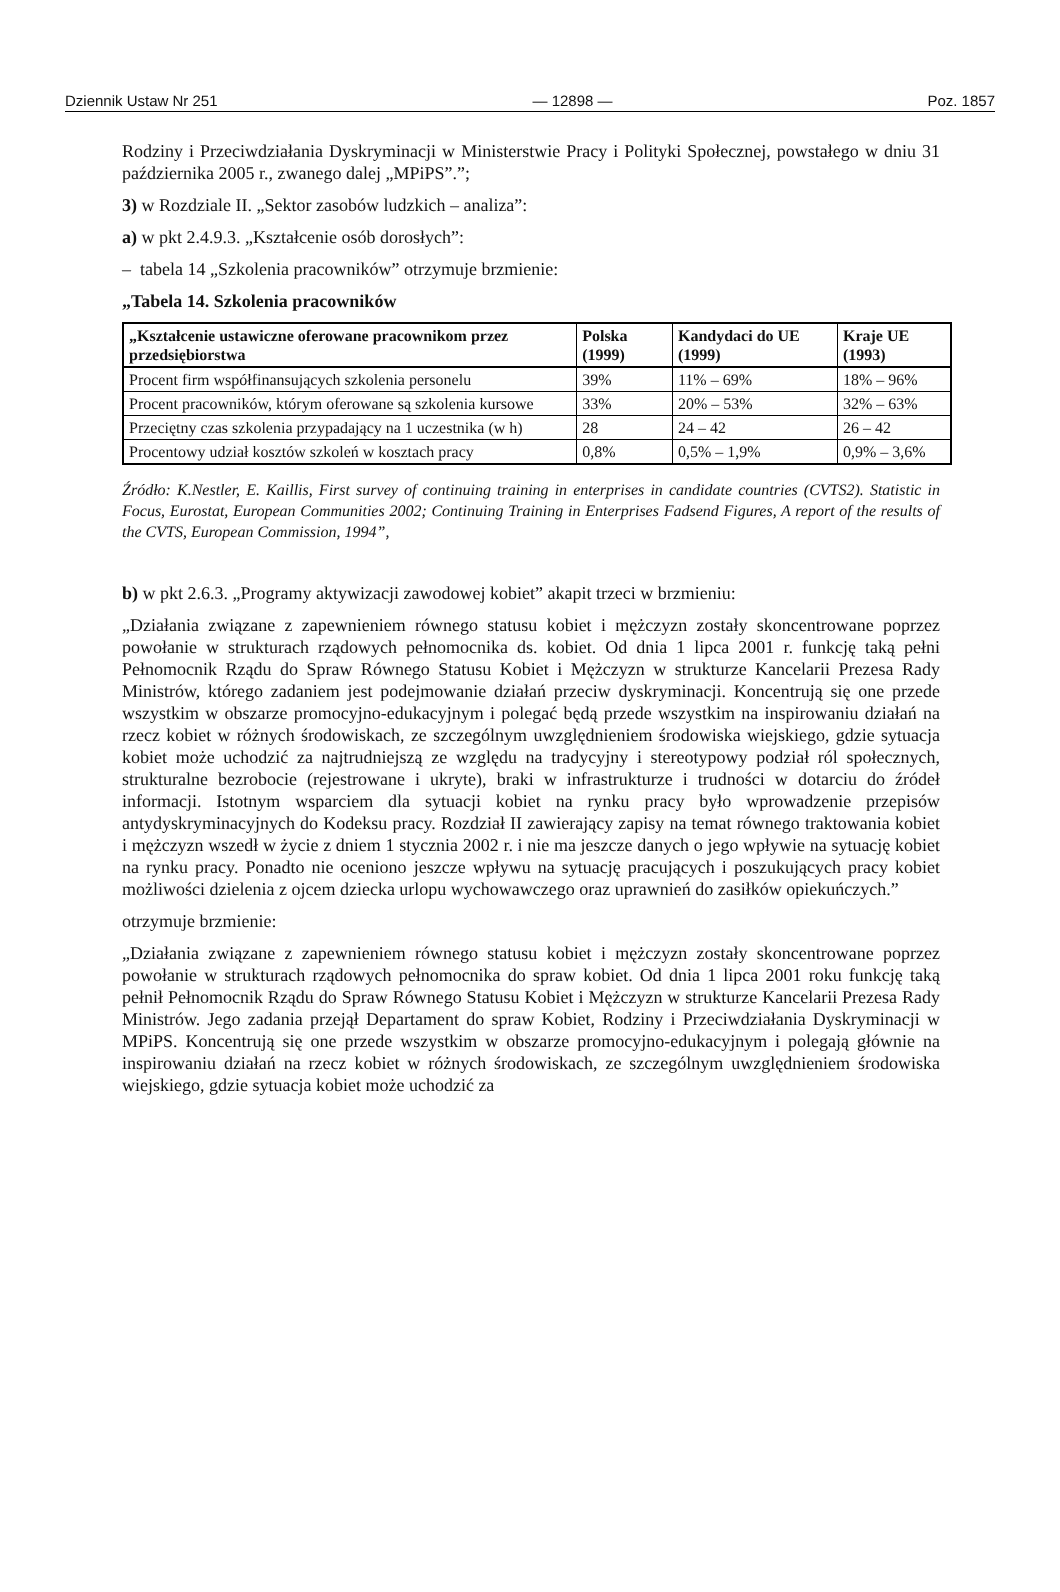Dziennik Ustaw Nr 251 — 12898 — Poz. 1857
Rodziny i Przeciwdziałania Dyskryminacji w Ministerstwie Pracy i Polityki Społecznej, powstałego w dniu 31 października 2005 r., zwanego dalej „MPiPS”.”;
3) w Rozdziale II. „Sektor zasobów ludzkich – analiza”:
a) w pkt 2.4.9.3. „Kształcenie osób dorosłych”:
– tabela 14 „Szkolenia pracowników” otrzymuje brzmienie:
„Tabela 14. Szkolenia pracowników
| „Kształcenie ustawiczne oferowane pracownikom przez przedsiębiorstwa | Polska (1999) | Kandydaci do UE (1999) | Kraje UE (1993) |
| --- | --- | --- | --- |
| Procent firm współfinansujących szkolenia personelu | 39% | 11% – 69% | 18% – 96% |
| Procent pracowników, którym oferowane są szkolenia kursowe | 33% | 20% – 53% | 32% – 63% |
| Przeciętny czas szkolenia przypadający na 1 uczestnika (w h) | 28 | 24 – 42 | 26 – 42 |
| Procentowy udział kosztów szkoleń w kosztach pracy | 0,8% | 0,5% – 1,9% | 0,9% – 3,6% |
Źródło: K.Nestler, E. Kaillis, First survey of continuing training in enterprises in candidate countries (CVTS2). Statistic in Focus, Eurostat, European Communities 2002; Continuing Training in Enterprises Fadsend Figures, A report of the results of the CVTS, European Commission, 1994”,
b) w pkt 2.6.3. „Programy aktywizacji zawodowej kobiet” akapit trzeci w brzmieniu:
„Działania związane z zapewnieniem równego statusu kobiet i mężczyzn zostały skoncentrowane poprzez powołanie w strukturach rządowych pełnomocnika ds. kobiet. Od dnia 1 lipca 2001 r. funkcję taką pełni Pełnomocnik Rządu do Spraw Równego Statusu Kobiet i Mężczyzn w strukturze Kancelarii Prezesa Rady Ministrów, którego zadaniem jest podejmowanie działań przeciw dyskryminacji. Koncentrują się one przede wszystkim w obszarze promocyjno-edukacyjnym i polegać będą przede wszystkim na inspirowaniu działań na rzecz kobiet w różnych środowiskach, ze szczególnym uwzględnieniem środowiska wiejskiego, gdzie sytuacja kobiet może uchodzić za najtrudniejszą ze względu na tradycyjny i stereotypowy podział ról społecznych, strukturalne bezrobocie (rejestrowane i ukryte), braki w infrastrukturze i trudności w dotarciu do źródeł informacji. Istotnym wsparciem dla sytuacji kobiet na rynku pracy było wprowadzenie przepisów antydyskryminacyjnych do Kodeksu pracy. Rozdział II zawierający zapisy na temat równego traktowania kobiet i mężczyzn wszedł w życie z dniem 1 stycznia 2002 r. i nie ma jeszcze danych o jego wpływie na sytuację kobiet na rynku pracy. Ponadto nie oceniono jeszcze wpływu na sytuację pracujących i poszukujących pracy kobiet możliwości dzielenia z ojcem dziecka urlopu wychowawczego oraz uprawnień do zasiłków opiekuńczych.”
otrzymuje brzmienie:
„Działania związane z zapewnieniem równego statusu kobiet i mężczyzn zostały skoncentrowane poprzez powołanie w strukturach rządowych pełnomocnika do spraw kobiet. Od dnia 1 lipca 2001 roku funkcję taką pełnił Pełnomocnik Rządu do Spraw Równego Statusu Kobiet i Mężczyzn w strukturze Kancelarii Prezesa Rady Ministrów. Jego zadania przejął Departament do spraw Kobiet, Rodziny i Przeciwdziałania Dyskryminacji w MPiPS. Koncentrują się one przede wszystkim w obszarze promocyjno-edukacyjnym i polegają głównie na inspirowaniu działań na rzecz kobiet w różnych środowiskach, ze szczególnym uwzględnieniem środowiska wiejskiego, gdzie sytuacja kobiet może uchodzić za